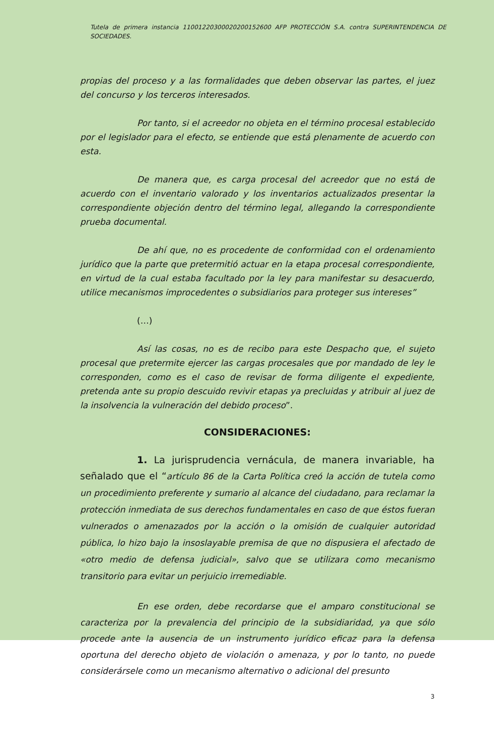Tutela de primera instancia 11001220300020200152600 AFP PROTECCIÓN S.A. contra SUPERINTENDENCIA DE SOCIEDADES.
propias del proceso y a las formalidades que deben observar las partes, el juez del concurso y los terceros interesados.
Por tanto, si el acreedor no objeta en el término procesal establecido por el legislador para el efecto, se entiende que está plenamente de acuerdo con esta.
De manera que, es carga procesal del acreedor que no está de acuerdo con el inventario valorado y los inventarios actualizados presentar la correspondiente objeción dentro del término legal, allegando la correspondiente prueba documental.
De ahí que, no es procedente de conformidad con el ordenamiento jurídico que la parte que pretermitió actuar en la etapa procesal correspondiente, en virtud de la cual estaba facultado por la ley para manifestar su desacuerdo, utilice mecanismos improcedentes o subsidiarios para proteger sus intereses”
(…)
Así las cosas, no es de recibo para este Despacho que, el sujeto procesal que pretermite ejercer las cargas procesales que por mandado de ley le corresponden, como es el caso de revisar de forma diligente el expediente, pretenda ante su propio descuido revivir etapas ya precluidas y atribuir al juez de la insolvencia la vulneración del debido proceso”.
CONSIDERACIONES:
1. La jurisprudencia vernácula, de manera invariable, ha señalado que el “artículo 86 de la Carta Política creó la acción de tutela como un procedimiento preferente y sumario al alcance del ciudadano, para reclamar la protección inmediata de sus derechos fundamentales en caso de que éstos fueran vulnerados o amenazados por la acción o la omisión de cualquier autoridad pública, lo hizo bajo la insoslayable premisa de que no dispusiera el afectado de «otro medio de defensa judicial», salvo que se utilizara como mecanismo transitorio para evitar un perjuicio irremediable.
En ese orden, debe recordarse que el amparo constitucional se caracteriza por la prevalencia del principio de la subsidiaridad, ya que sólo procede ante la ausencia de un instrumento jurídico eficaz para la defensa oportuna del derecho objeto de violación o amenaza, y por lo tanto, no puede considerársele como un mecanismo alternativo o adicional del presunto
3